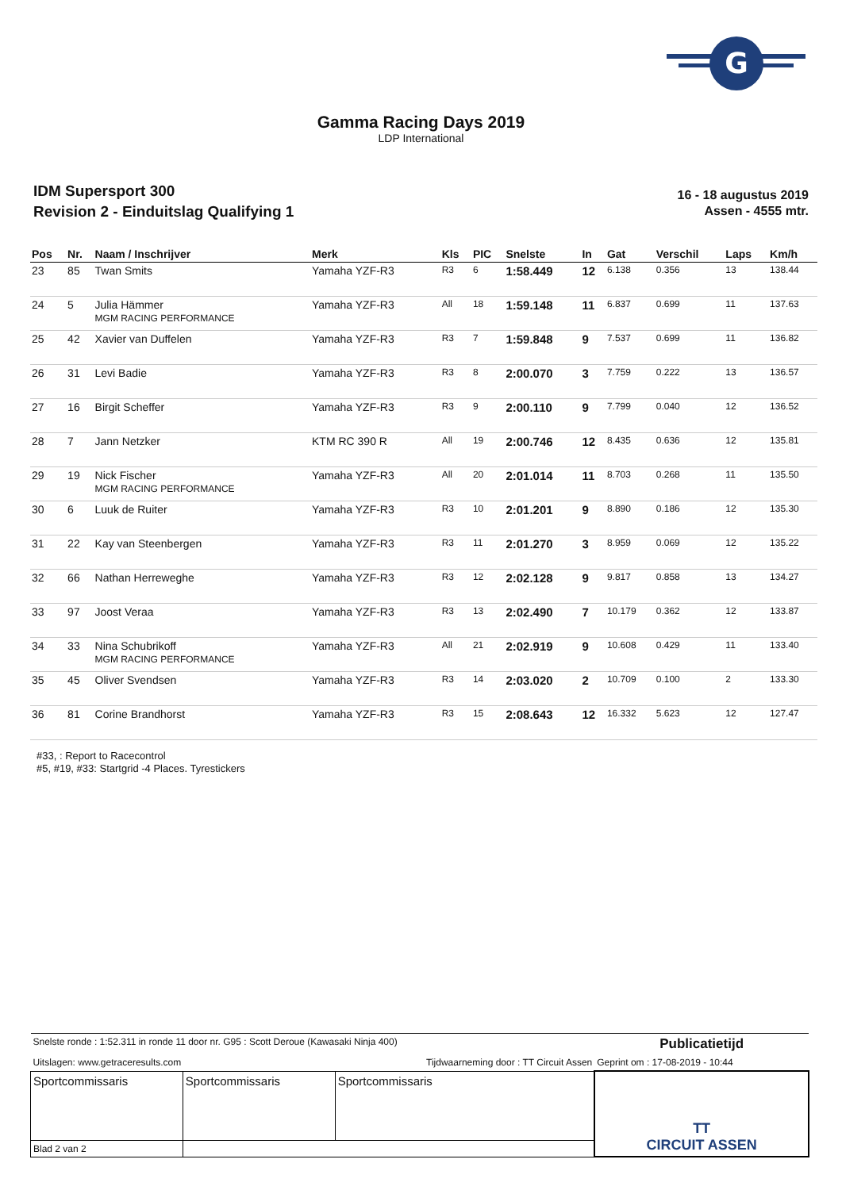G
Gamma Racing Days 2019
LDP International
IDM Supersport 300
Revision 2 - Einduitslag Qualifying 1
16 - 18 augustus 2019
Assen - 4555 mtr.
| Pos | Nr. | Naam / Inschrijver | Merk | Kls | PIC | Snelste | In | Gat | Verschil | Laps | Km/h |
| --- | --- | --- | --- | --- | --- | --- | --- | --- | --- | --- | --- |
| 23 | 85 | Twan Smits | Yamaha YZF-R3 | R3 | 6 | 1:58.449 | 12 | 6.138 | 0.356 | 13 | 138.44 |
| 24 | 5 | Julia Hämmer MGM RACING PERFORMANCE | Yamaha YZF-R3 | All | 18 | 1:59.148 | 11 | 6.837 | 0.699 | 11 | 137.63 |
| 25 | 42 | Xavier van Duffelen | Yamaha YZF-R3 | R3 | 7 | 1:59.848 | 9 | 7.537 | 0.699 | 11 | 136.82 |
| 26 | 31 | Levi Badie | Yamaha YZF-R3 | R3 | 8 | 2:00.070 | 3 | 7.759 | 0.222 | 13 | 136.57 |
| 27 | 16 | Birgit Scheffer | Yamaha YZF-R3 | R3 | 9 | 2:00.110 | 9 | 7.799 | 0.040 | 12 | 136.52 |
| 28 | 7 | Jann Netzker | KTM RC 390 R | All | 19 | 2:00.746 | 12 | 8.435 | 0.636 | 12 | 135.81 |
| 29 | 19 | Nick Fischer MGM RACING PERFORMANCE | Yamaha YZF-R3 | All | 20 | 2:01.014 | 11 | 8.703 | 0.268 | 11 | 135.50 |
| 30 | 6 | Luuk de Ruiter | Yamaha YZF-R3 | R3 | 10 | 2:01.201 | 9 | 8.890 | 0.186 | 12 | 135.30 |
| 31 | 22 | Kay van Steenbergen | Yamaha YZF-R3 | R3 | 11 | 2:01.270 | 3 | 8.959 | 0.069 | 12 | 135.22 |
| 32 | 66 | Nathan Herreweghe | Yamaha YZF-R3 | R3 | 12 | 2:02.128 | 9 | 9.817 | 0.858 | 13 | 134.27 |
| 33 | 97 | Joost Veraa | Yamaha YZF-R3 | R3 | 13 | 2:02.490 | 7 | 10.179 | 0.362 | 12 | 133.87 |
| 34 | 33 | Nina Schubrikoff MGM RACING PERFORMANCE | Yamaha YZF-R3 | All | 21 | 2:02.919 | 9 | 10.608 | 0.429 | 11 | 133.40 |
| 35 | 45 | Oliver Svendsen | Yamaha YZF-R3 | R3 | 14 | 2:03.020 | 2 | 10.709 | 0.100 | 2 | 133.30 |
| 36 | 81 | Corine Brandhorst | Yamaha YZF-R3 | R3 | 15 | 2:08.643 | 12 | 16.332 | 5.623 | 12 | 127.47 |
#33, : Report to Racecontrol
#5, #19, #33: Startgrid -4 Places. Tyrestickers
| Snelste ronde : 1:52.311 in ronde 11 door nr. G95 : Scott Deroue (Kawasaki Ninja 400) | | | Publicatietijd |
| Uitslagen: www.getraceresults.com | | Tijdwaarneming door : TT Circuit Assen | Geprint om : 17-08-2019 - 10:44 |
| Sportcommissaris | Sportcommissaris | Sportcommissaris | TT CIRCUIT ASSEN |
| Blad 2 van 2 | | | |